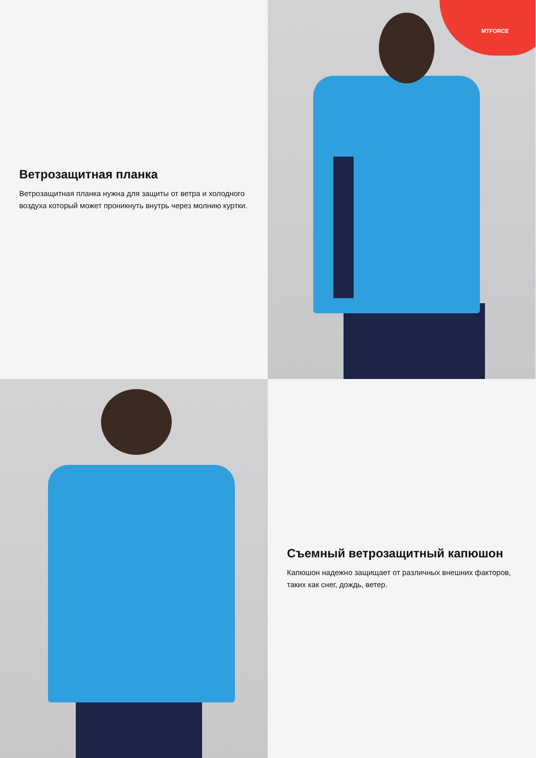Ветрозащитная планка
Ветрозащитная планка нужна для защиты от ветра и холодного воздуха который может проникнуть внутрь через молнию куртки.
MTFORCE
Съемный ветрозащитный капюшон
Капюшон надежно защищает от различных внешних факторов, таких как снег, дождь, ветер.